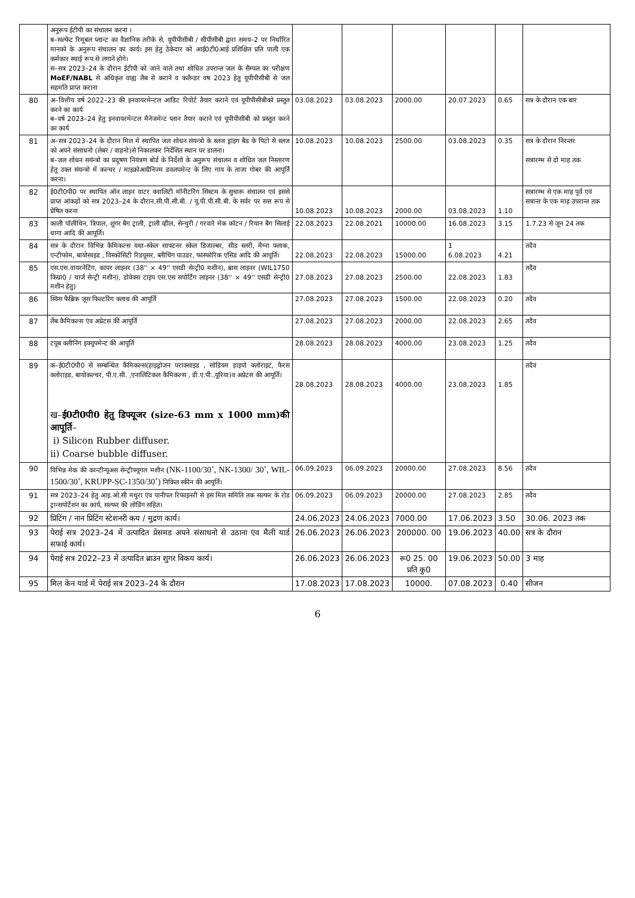| | अनुरूप ईटीपी का संचालन करना । ब–सल्फेट रिमूबल प्लान्ट का वैज्ञानिक तरीके से, यूपीपीसीबी / सीपीसीबी द्वारा समय–2 पर निर्धारित मानको के अनुरूप संचालन का कार्य। इस हेतु ठेकेदार को आई0टी0आई प्रशिक्षित प्रति पाली एक कर्मकार स्थाई रूप से लगाने होगे। स–सत्र 2023–24 के दौरान ईटीपी को जाने वाले तथा शोधित उपरान्त जल के सैम्पल का परीक्षण MoEF/NABL से अधिकृत वाह्य लैब से कराने व कलैन्डर वष 2023 हेतु यूपीपीसीबी से जल सहमति प्राप्त कराना | | | | | | |
| 80 | अ–वित्तीय वर्ष 2022–23 की इनवायरमेन्टल आडिट रिपोर्ट तैयार कराने एवं यूपीपीसीबीको प्रस्तुत करने का कार्य ब–वर्ष 2023–24 हेतु इनवायरमेन्टल मैनेजमेन्ट प्लान तैयार कराने एवं यूपीपीसीबी को प्रस्तुत करने का कार्य | 03.08.2023 | 03.08.2023 | 2000.00 | 20.07.2023 | 0.65 | सत्र के दौरान एक बार |
| 81 | अ–सत्र 2023–24 के दौरान मिल मे स्थापित जल शोधन संयन्त्रो के स्लज ड्रांइग बैड के पिटो से स्लज को अपने संसाधनो (लेबर / वाहनो)से निकालकर निर्देशित स्थान पर डालना। ब–जल शोधन सयंन्त्रो का प्रदूषण नियंत्रण बोर्ड के निर्देशो के अनुरूप संचालन व शोधित जल निस्तारण हेतु उक्त संयन्त्रो में कल्चर / माइक्रोआग्रैनिज्म डवलपमेन्ट के लिए गाय के ताजा गोबर की आपूर्ति करना। | 10.08.2023 | 10.08.2023 | 2500.00 | 03.08.2023 | 0.35 | सत्र के दौरान निरन्तर सत्रारम्भ से दो माह तक |
| 82 | ई0टी0पी0 पर स्थापित ऑन लाइन वाटर क्वालिटी मॉनीटरिंग सिस्टम के सुचारू संचालन एवं इससे प्राप्त आंकड़ों को सत्र 2023–24 के दौरान,सी.पी.सी.बी. / यू.पी.पी.सी.बी. के सर्वर पर सत्त रूप से प्रेषित करना | 10.08.2023 | 10.08.2023 | 2000.00 | 03.08.2023 | 1.10 | सत्रारम्भ से एक माह पूर्व एवं सत्रान्त के एक माह उपरान्त तक |
| 83 | काली पॉलीथिन, त्रिपाल, शुगर बैग ट्राली, ट्राली व्हील, सेन्चुरी / गरवारे मेक कॉटन / रियान बैग सिलाई धागा आदि की आपूर्ति। | 22.08.2023 | 22.08.2021 | 10000.00 | 16.08.2023 | 3.15 | 1.7.23 से जून 24 तक |
| 84 | सत्र के दौरान विभिन्न कैमिकल्स यथा–स्केल साफ्टनर स्केल डिजाल्बर, सीड स्लरी, मैग्ना फ्लाक, एन्टीफोम, बायोसाइड , विस्कोसिटी रिडयूसर, ब्लीचिंग पाउडर, फास्फोरिक एसिड आदि की आपूर्ति। | 22.08.2023 | 22.08.2023 | 15000.00 | 1 6.08.2023 | 4.21 | तदैव |
| 85 | एस.एस.वायरनेटिंग, कापर लाइनर (38'' × 49'' एसडी सेन्ट्री0 मशीन), ब्रास लाइनर (WIL1750 किग्रा0 / चार्ज सेन्ट्री मशीन), डोवेक्स टाइप एस.एस सपोर्टिंग लाइनर (38'' × 49'' एसडी सेन्ट्री0 मशीन हेतु) | 27.08.2023 | 27.08.2023 | 2500.00 | 22.08.2023 | 1.83 | तदैव |
| 86 | स्विस फैब्रिक जूस फिल्टरिंग क्लाथ की आपूर्ति | 27.08.2023 | 27.08.2023 | 1500.00 | 22.08.2023 | 0.20 | तदैव |
| 87 | लैब कैमिकल्स एंव अप्रेटस की आपूर्ति | 27.08.2023 | 27.08.2023 | 2000.00 | 22.08.2023 | 2.65 | तदैव |
| 88 | टयूब क्लीनिंग इक्यूपमेन्ट की आपूर्ति | 28.08.2023 | 28.08.2023 | 4000.00 | 23.08.2023 | 1.25 | तदैव |
| 89 | क–ई0टी0पी0 से सम्बन्धित कैमिकल्स(हाइड्रोजन पराक्साइड , सोडियम हाइपो क्लोराइट, फैरस क्लोराइड, बायोकल्चर, पी.ए.सी. ,एनालिटिकल कैमिकल्स , डी.ए.पी.,यूरिया)व अप्रेटस की आपूर्ति। ख– ई0टी0पी0 हेतु डिफ्यूजर (size-63 mm x 1000 mm)की आपूर्ति – i) Silicon Rubber diffuser. ii) Coarse bubble diffuser. | 28.08.2023 | 28.08.2023 | 4000.00 | 23.08.2023 | 1.85 | तदैव |
| 90 | विभिन्न मेक की कान्टीन्यूअस सेन्ट्रीफ्यूगल मशीन (NK-1100/30˚, NK-1300/ 30˚, WIL-1500/30˚, KRUPP-SC-1350/30˚) निकिल स्कीन की आपूर्ति। | 06.09.2023 | 06.09.2023 | 20000.00 | 27.08.2023 | 8.56 | तदैव |
| 91 | सत्र 2023–24 हेतु आइ.ओ.सी मथुरा एंव पानीपत रिफाइनरी से इस मिल समिति तक सल्फर के रोड ट्रान्सपोर्टेशन का कार्य, सल्फर की लोडिंग सहित। | 06.09.2023 | 06.09.2023 | 20000.00 | 27.08.2023 | 2.85 | तदैव |
| 92 | प्रिटिंग / नान प्रिटिंग स्टेशनरी कय / मुद्रण कार्य। | 24.06.2023 | 24.06.2023 | 7000.00 | 17.06.2023 | 3.50 | 30.06. 2023 तक |
| 93 | पेराई सत्र 2023–24 में उत्पादित प्रेसमड अपने संसाधनो से उठाना एंव मैली यार्ड सफाई कार्य। | 26.06.2023 | 26.06.2023 | 200000. 00 | 19.06.2023 | 40.00 | सत्र के दौरान |
| 94 | पेराई सत्र 2022–23 में उत्पादित ब्राउन शुगर विकय कार्य। | 26.06.2023 | 26.06.2023 | रू0 25. 00 प्रति कु0 | 19.06.2023 | 50.00 | 3 माह |
| 95 | मिल केन यार्ड में पेराई सत्र 2023–24 के दौरान | 17.08.2023 | 17.08.2023 | 10000. | 07.08.2023 | 0.40 | सीजन |
6